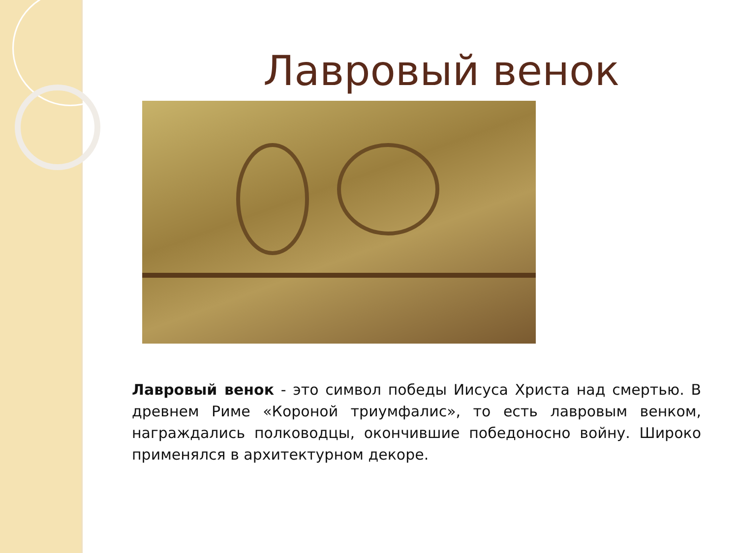Лавровый венок
Лавровый венок - это символ победы Иисуса Христа над смертью. В древнем Риме «Короной триумфалис», то есть лавровым венком, награждались полководцы, окончившие победоносно войну. Широко применялся в архитектурном декоре.